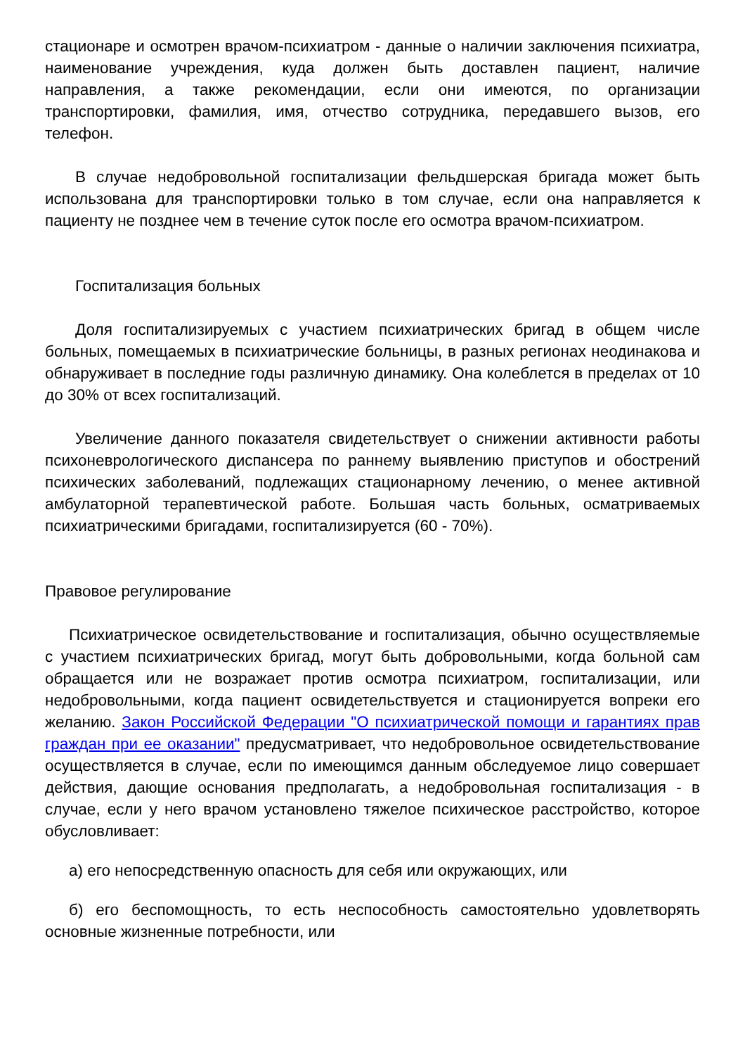стационаре и осмотрен врачом-психиатром - данные о наличии заключения психиатра, наименование учреждения, куда должен быть доставлен пациент, наличие направления, а также рекомендации, если они имеются, по организации транспортировки, фамилия, имя, отчество сотрудника, передавшего вызов, его телефон.
В случае недобровольной госпитализации фельдшерская бригада может быть использована для транспортировки только в том случае, если она направляется к пациенту не позднее чем в течение суток после его осмотра врачом-психиатром.
Госпитализация больных
Доля госпитализируемых с участием психиатрических бригад в общем числе больных, помещаемых в психиатрические больницы, в разных регионах неодинакова и обнаруживает в последние годы различную динамику. Она колеблется в пределах от 10 до 30% от всех госпитализаций.
Увеличение данного показателя свидетельствует о снижении активности работы психоневрологического диспансера по раннему выявлению приступов и обострений психических заболеваний, подлежащих стационарному лечению, о менее активной амбулаторной терапевтической работе. Большая часть больных, осматриваемых психиатрическими бригадами, госпитализируется (60 - 70%).
Правовое регулирование
Психиатрическое освидетельствование и госпитализация, обычно осуществляемые с участием психиатрических бригад, могут быть добровольными, когда больной сам обращается или не возражает против осмотра психиатром, госпитализации, или недобровольными, когда пациент освидетельствуется и стационируется вопреки его желанию. Закон Российской Федерации "О психиатрической помощи и гарантиях прав граждан при ее оказании" предусматривает, что недобровольное освидетельствование осуществляется в случае, если по имеющимся данным обследуемое лицо совершает действия, дающие основания предполагать, а недобровольная госпитализация - в случае, если у него врачом установлено тяжелое психическое расстройство, которое обусловливает:
а) его непосредственную опасность для себя или окружающих, или
б) его беспомощность, то есть неспособность самостоятельно удовлетворять основные жизненные потребности, или